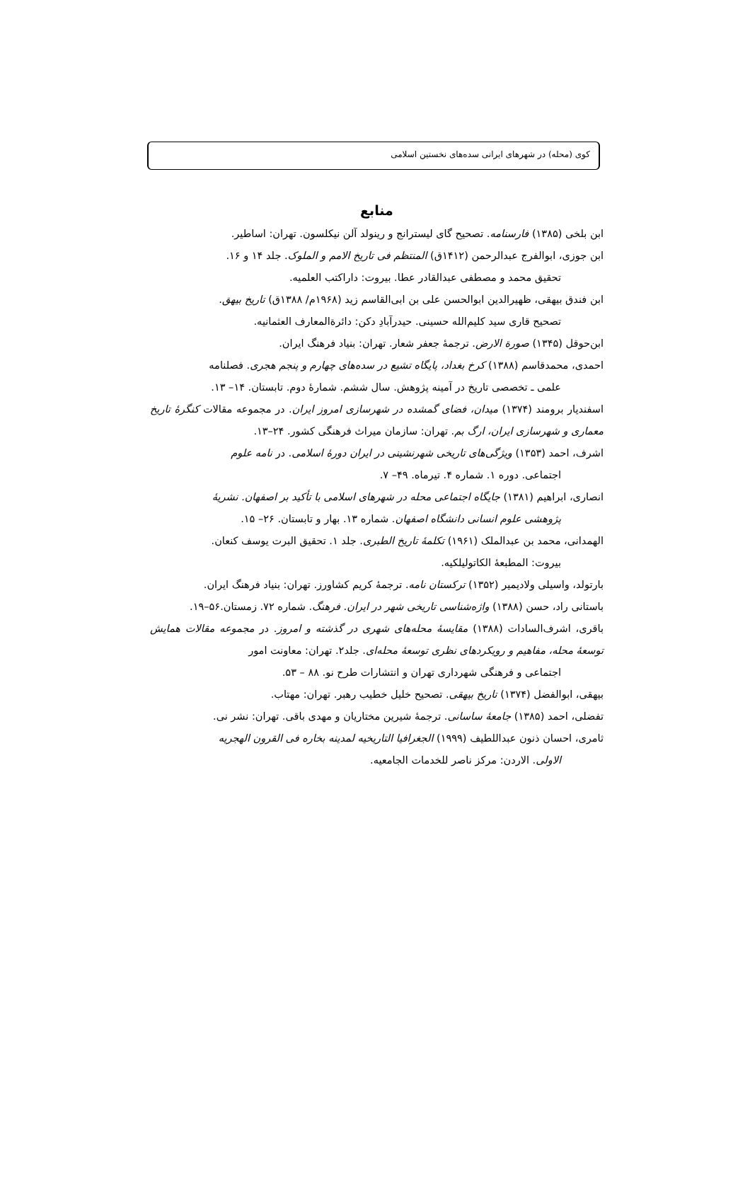کوی (محله) در شهرهای ایرانی سده‌های نخستین اسلامی
منابع
ابن بلخی (۱۳۸۵) فارسنامه. تصحیح گای لیسترانج و رینولد آلن نیکلسون. تهران: اساطیر.
ابن جوزی، ابوالفرج عبدالرحمن (۱۴۱۲ق) المنتظم فی تاریخ الامم و الملوک. جلد ۱۴ و ۱۶.
تحقیق محمد و مصطفی عبدالقادر عطا. بیروت: داراکتب العلمیه.
ابن فندق بیهقی، ظهیرالدین ابوالحسن علی بن ابی‌القاسم زید (۱۹۶۸م/ ۱۳۸۸ق) تاریخ بیهق.
تصحیح قاری سید کلیم‌الله حسینی. حیدرآبادِ دکن: دائرةالمعارف العثمانیه.
ابن‌حوقل (۱۳۴۵) صورة الارض. ترجمهٔ جعفر شعار. تهران: بنیاد فرهنگ ایران.
احمدی، محمدقاسم (۱۳۸۸) کرخ بغداد، پایگاه تشیع در سده‌های چهارم و پنجم هجری. فصلنامه
علمی ـ تخصصی تاریخ در آمینه پژوهش. سال ششم. شمارهٔ دوم. تابستان. ۱۴– ۱۳.
اسفندیار برومند (۱۳۷۴) میدان، فضای گمشده در شهرسازی امروز ایران. در مجموعه مقالات کنگرهٔ تاریخ معماری و شهرسازی ایران، ارگ بم. تهران: سازمان میراث فرهنگی کشور. ۲۴–۱۳.
اشرف، احمد (۱۳۵۳) ویژگی‌های تاریخی شهرنشینی در ایران دورهٔ اسلامی. در نامه علوم
اجتماعی. دوره ۱. شماره ۴. تیرماه. ۴۹– ۷.
انصاری، ابراهیم (۱۳۸۱) جایگاه اجتماعی محله در شهرهای اسلامی با تأکید بر اصفهان. نشریهٔ
پژوهشی علوم انسانی دانشگاه اصفهان. شماره ۱۳. بهار و تابستان. ۲۶– ۱۵.
الهمدانی، محمد بن عبدالملک (۱۹۶۱) تکلمهٔ تاریخ الطبری. جلد ۱. تحقیق البرت یوسف کنعان.
بیروت: المطبعهٔ الکاتولیلکیه.
بارتولد، واسیلی ولادیمیر (۱۳۵۲) ترکستان نامه. ترجمهٔ کریم کشاورز. تهران: بنیاد فرهنگ ایران.
باستانی راد، حسن (۱۳۸۸) واژه‌شناسی تاریخی شهر در ایران. فرهنگ. شماره ۷۲. زمستان.۵۶–۱۹.
باقری، اشرف‌السادات (۱۳۸۸) مقایسهٔ محله‌های شهری در گذشته و امروز. در مجموعه مقالات همایش توسعهٔ محله، مفاهیم و رویکردهای نظری توسعهٔ محله‌ای. جلد۲. تهران: معاونت امور
اجتماعی و فرهنگی شهرداری تهران و انتشارات طرح نو. ۸۸ – ۵۳.
بیهقی، ابوالفضل (۱۳۷۴) تاریخ بیهقی. تصحیح خلیل خطیب رهبر. تهران: مهتاب.
تفضلی، احمد (۱۳۸۵) جامعهٔ ساسانی. ترجمهٔ شیرین مختاریان و مهدی باقی. تهران: نشر نی.
ثامری، احسان ذنون عبداللطیف (۱۹۹۹) الجغرافیا التاریخیه لمدینه بخاره فی القرون الهجریه
الاولی. الاردن: مرکز ناصر للخدمات الجامعیه.